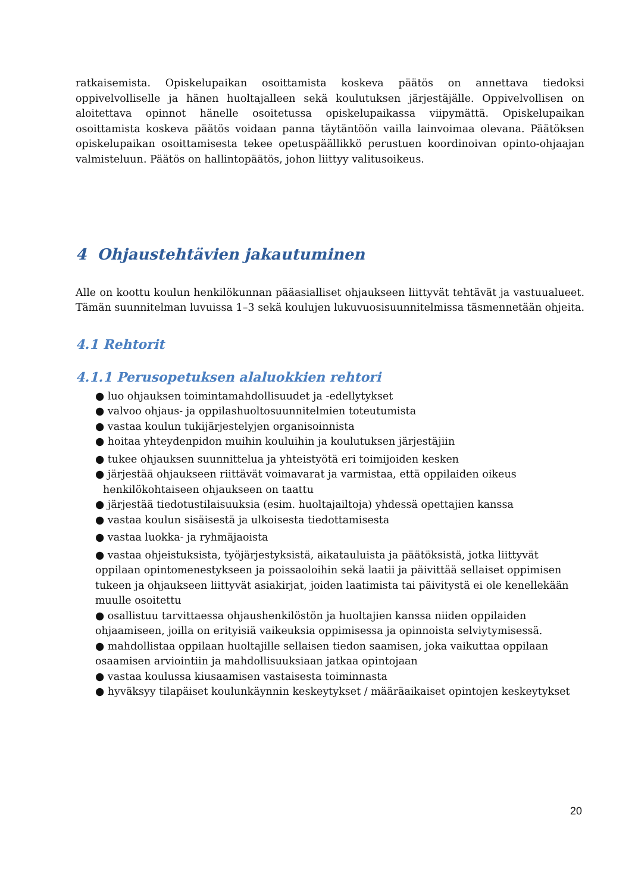ratkaisemista. Opiskelupaikan osoittamista koskeva päätös on annettava tiedoksi oppivelvolliselle ja hänen huoltajalleen sekä koulutuksen järjestäjälle. Oppivelvollisen on aloitettava opinnot hänelle osoitetussa opiskelupaikassa viipymättä. Opiskelupaikan osoittamista koskeva päätös voidaan panna täytäntöön vailla lainvoimaa olevana. Päätöksen opiskelupaikan osoittamisesta tekee opetuspäällikkö perustuen koordinoivan opinto-ohjaajan valmisteluun. Päätös on hallintopäätös, johon liittyy valitusoikeus.
4 Ohjaustehtävien jakautuminen
Alle on koottu koulun henkilökunnan pääasialliset ohjaukseen liittyvät tehtävät ja vastuualueet. Tämän suunnitelman luvuissa 1–3 sekä koulujen lukuvuosisuunnitelmissa täsmennetään ohjeita.
4.1 Rehtorit
4.1.1 Perusopetuksen alaluokkien rehtori
● luo ohjauksen toimintamahdollisuudet ja -edellytykset
● valvoo ohjaus- ja oppilashuoltosuunnitelmien toteutumista
● vastaa koulun tukijärjestelyjen organisoinnista
● hoitaa yhteydenpidon muihin kouluihin ja koulutuksen järjestäjiin
● tukee ohjauksen suunnittelua ja yhteistyötä eri toimijoiden kesken
● järjestää ohjaukseen riittävät voimavarat ja varmistaa, että oppilaiden oikeus
henkilökohtaiseen ohjaukseen on taattu
● järjestää tiedotustilaisuuksia (esim. huoltajailtoja) yhdessä opettajien kanssa
● vastaa koulun sisäisestä ja ulkoisesta tiedottamisesta
● vastaa luokka- ja ryhmäjaoista
● vastaa ohjeistuksista, työjärjestyksistä, aikatauluista ja päätöksistä, jotka liittyvät oppilaan opintomenestykseen ja poissaoloihin sekä laatii ja päivittää sellaiset oppimisen tukeen ja ohjaukseen liittyvät asiakirjat, joiden laatimista tai päivitystä ei ole kenellekään muulle osoitettu
● osallistuu tarvittaessa ohjaushenkilöstön ja huoltajien kanssa niiden oppilaiden ohjaamiseen, joilla on erityisiä vaikeuksia oppimisessa ja opinnoista selviytymisessä.
● mahdollistaa oppilaan huoltajille sellaisen tiedon saamisen, joka vaikuttaa oppilaan osaamisen arviointiin ja mahdollisuuksiaan jatkaa opintojaan
● vastaa koulussa kiusaamisen vastaisesta toiminnasta
● hyväksyy tilapäiset koulunkäynnin keskeytykset / määräaikaiset opintojen keskeytykset
20